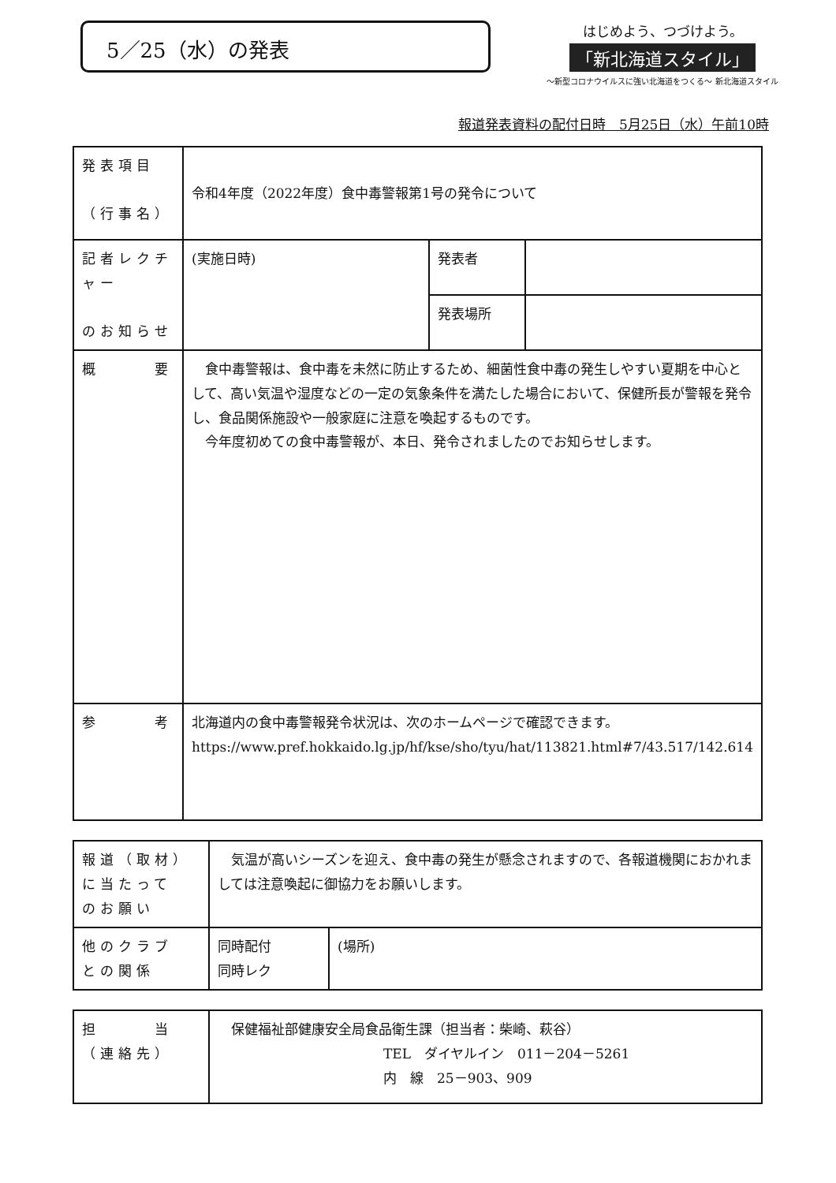5／25（水）の発表
はじめよう、つづけよう。
「新北海道スタイル」
～新型コロナウイルスに強い北海道をつくる～ 新北海道スタイル
報道発表資料の配付日時　5月25日（水）午前10時
| 発表項目 （行事名） | 令和4年度（2022年度）食中毒警報第1号の発令について | | |
| 記者レクチャー のお知らせ | (実施日時) | 発表者 | |
| | | 発表場所 | |
| 概 要 | 食中毒警報は、食中毒を未然に防止するため、細菌性食中毒の発生しやすい夏期を中心として、高い気温や湿度などの一定の気象条件を満たした場合において、保健所長が警報を発令し、食品関係施設や一般家庭に注意を喚起するものです。 今年度初めての食中毒警報が、本日、発令されましたのでお知らせします。 | | |
| 参 考 | 北海道内の食中毒警報発令状況は、次のホームページで確認できます。 https://www.pref.hokkaido.lg.jp/hf/kse/sho/tyu/hat/113821.html#7/43.517/142.614 | | |
| 報道（取材） に当たって のお願い | 気温が高いシーズンを迎え、食中毒の発生が懸念されますので、各報道機関におかれましては注意喚起に御協力をお願いします。 | |
| 他のクラブ との関係 | 同時配付 同時レク | (場所) |
| 担 当 （連絡先） | 保健福祉部健康安全局食品衛生課（担当者：柴崎、萩谷） TEL ダイヤルイン 011－204－5261 内 線 25－903、909 |